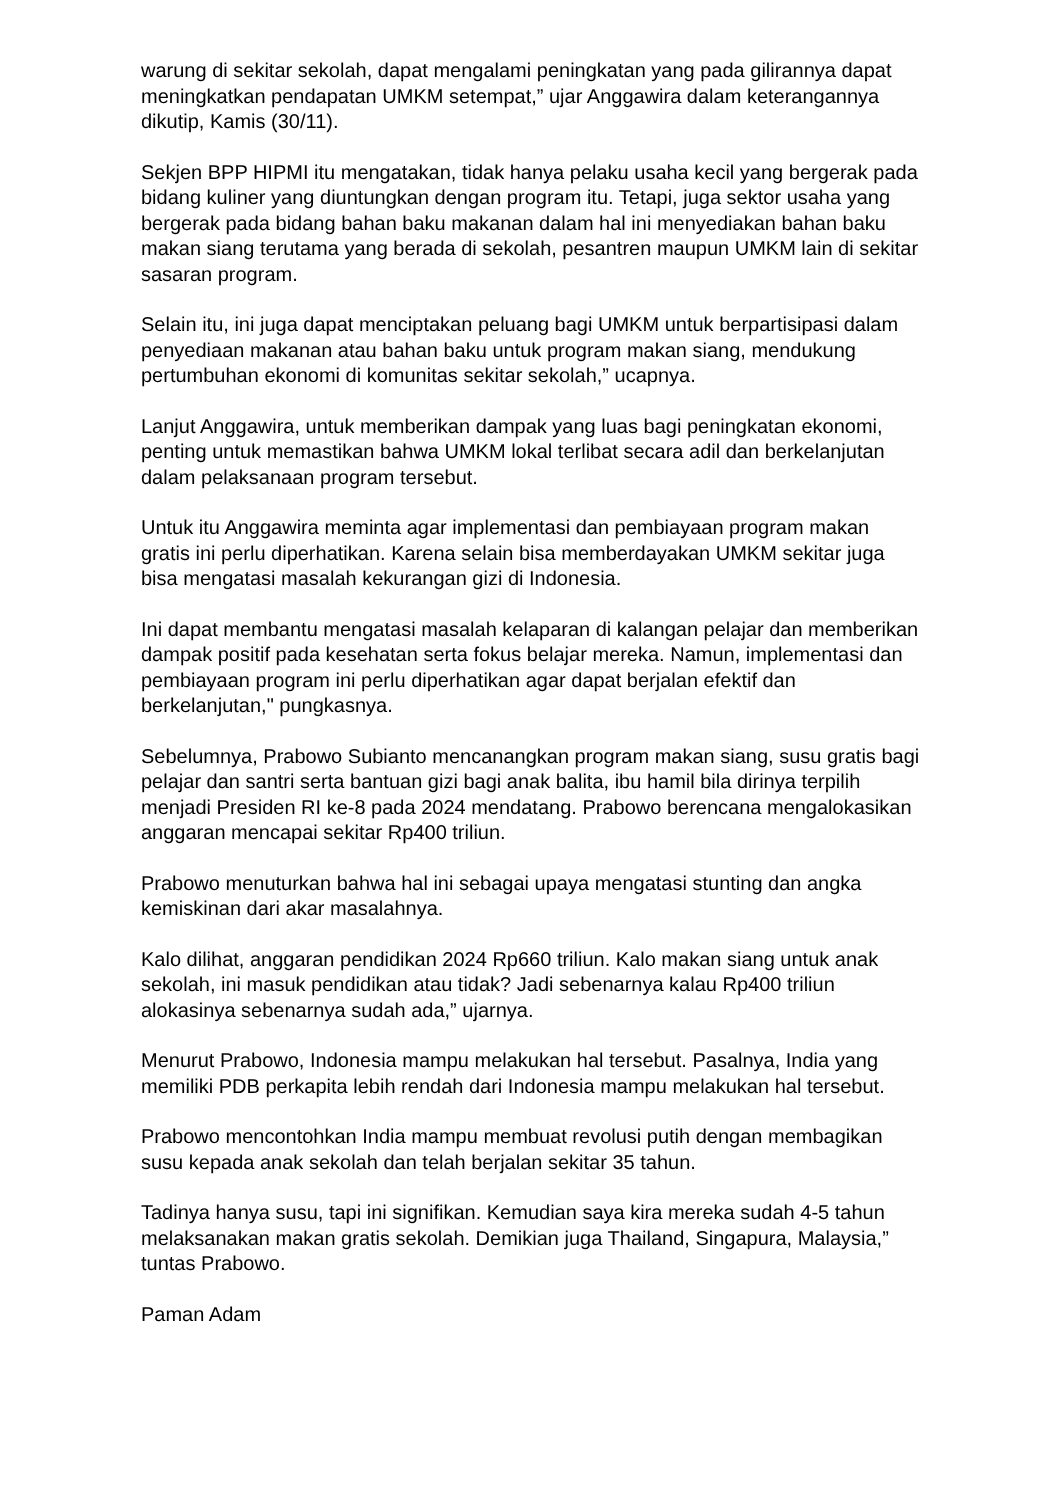warung di sekitar sekolah, dapat mengalami peningkatan yang pada gilirannya dapat meningkatkan pendapatan UMKM setempat,” ujar Anggawira dalam keterangannya dikutip, Kamis (30/11).
Sekjen BPP HIPMI itu mengatakan, tidak hanya pelaku usaha kecil yang bergerak pada bidang kuliner yang diuntungkan dengan program itu. Tetapi, juga sektor usaha yang bergerak pada bidang bahan baku makanan dalam hal ini menyediakan bahan baku makan siang terutama yang berada di sekolah, pesantren maupun UMKM lain di sekitar sasaran program.
Selain itu, ini juga dapat menciptakan peluang bagi UMKM untuk berpartisipasi dalam penyediaan makanan atau bahan baku untuk program makan siang, mendukung pertumbuhan ekonomi di komunitas sekitar sekolah,” ucapnya.
Lanjut Anggawira, untuk memberikan dampak yang luas bagi peningkatan ekonomi, penting untuk memastikan bahwa UMKM lokal terlibat secara adil dan berkelanjutan dalam pelaksanaan program tersebut.
Untuk itu Anggawira meminta agar implementasi dan pembiayaan program makan gratis ini perlu diperhatikan. Karena selain bisa memberdayakan UMKM sekitar juga bisa mengatasi masalah kekurangan gizi di Indonesia.
Ini dapat membantu mengatasi masalah kelaparan di kalangan pelajar dan memberikan dampak positif pada kesehatan serta fokus belajar mereka. Namun, implementasi dan pembiayaan program ini perlu diperhatikan agar dapat berjalan efektif dan berkelanjutan," pungkasnya.
Sebelumnya, Prabowo Subianto mencanangkan program makan siang, susu gratis bagi pelajar dan santri serta bantuan gizi bagi anak balita, ibu hamil bila dirinya terpilih menjadi Presiden RI ke-8 pada 2024 mendatang. Prabowo berencana mengalokasikan anggaran mencapai sekitar Rp400 triliun.
Prabowo menuturkan bahwa hal ini sebagai upaya mengatasi stunting dan angka kemiskinan dari akar masalahnya.
Kalo dilihat, anggaran pendidikan 2024 Rp660 triliun. Kalo makan siang untuk anak sekolah, ini masuk pendidikan atau tidak? Jadi sebenarnya kalau Rp400 triliun alokasinya sebenarnya sudah ada,” ujarnya.
Menurut Prabowo, Indonesia mampu melakukan hal tersebut. Pasalnya, India yang memiliki PDB perkapita lebih rendah dari Indonesia mampu melakukan hal tersebut.
Prabowo mencontohkan India mampu membuat revolusi putih dengan membagikan susu kepada anak sekolah dan telah berjalan sekitar 35 tahun.
Tadinya hanya susu, tapi ini signifikan. Kemudian saya kira mereka sudah 4-5 tahun melaksanakan makan gratis sekolah. Demikian juga Thailand, Singapura, Malaysia,” tuntas Prabowo.
Paman Adam